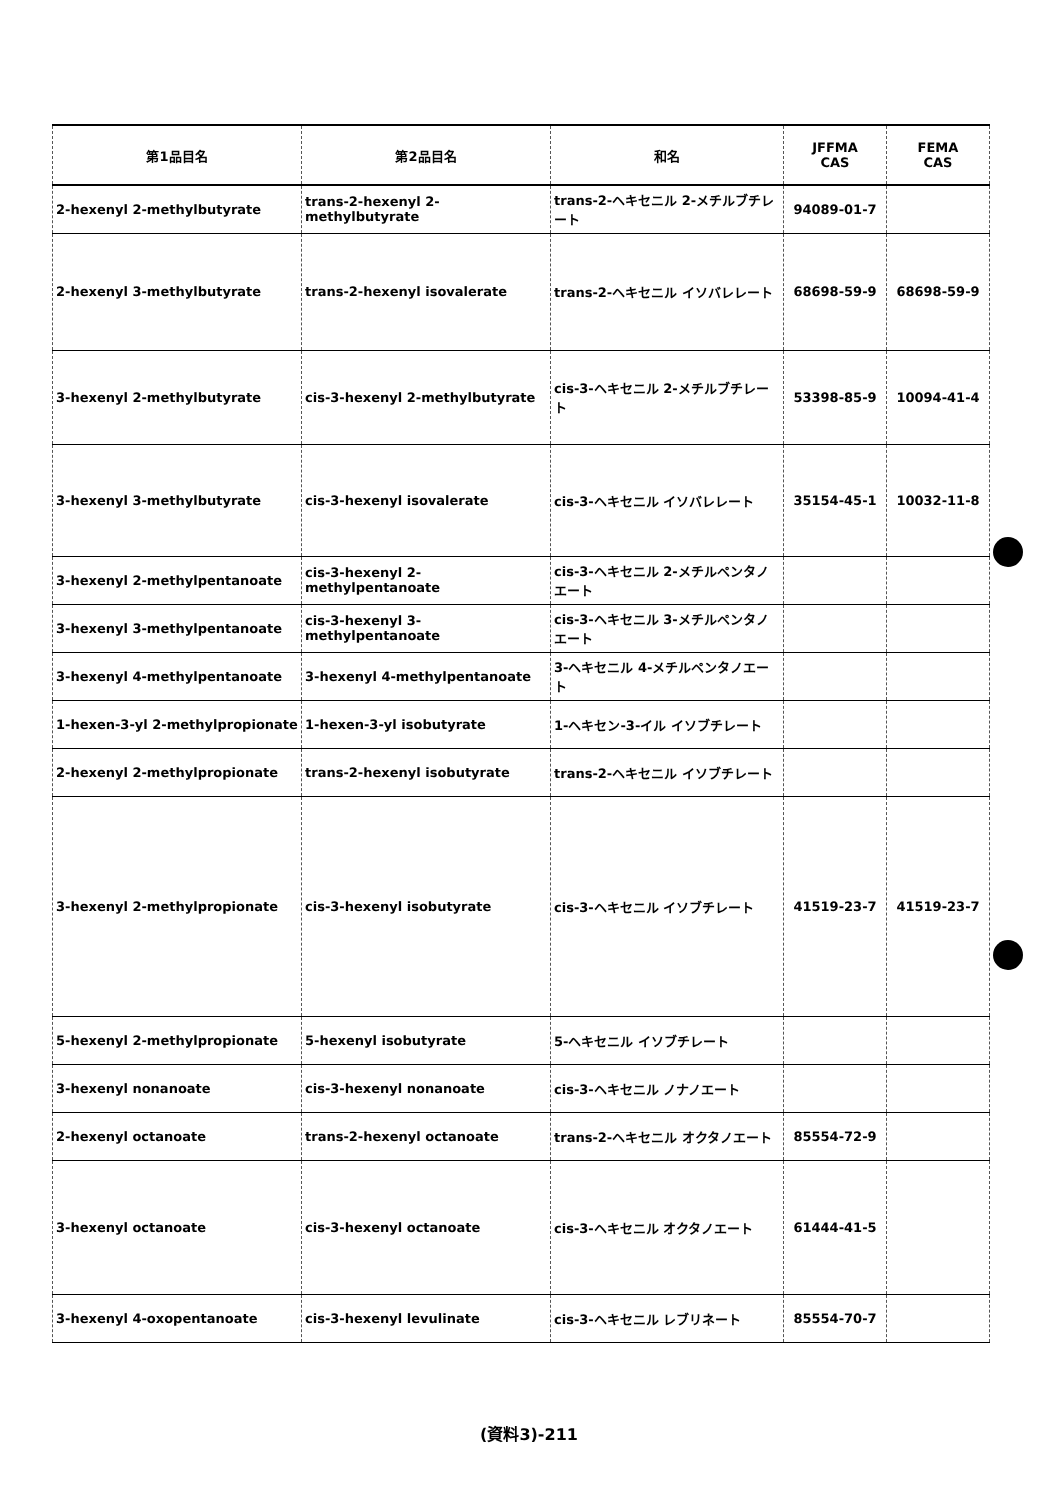| 第1品目名 | 第2品目名 | 和名 | JFFMA CAS | FEMA CAS |
| --- | --- | --- | --- | --- |
| 2-hexenyl 2-methylbutyrate | trans-2-hexenyl 2-methylbutyrate | trans-2-ヘキセニル 2-メチルブチレート | 94089-01-7 | |
| 2-hexenyl 3-methylbutyrate | trans-2-hexenyl isovalerate | trans-2-ヘキセニル イソバレレート | 68698-59-9 | 68698-59-9 |
| 3-hexenyl 2-methylbutyrate | cis-3-hexenyl 2-methylbutyrate | cis-3-ヘキセニル 2-メチルブチレート | 53398-85-9 | 10094-41-4 |
| 3-hexenyl 3-methylbutyrate | cis-3-hexenyl isovalerate | cis-3-ヘキセニル イソバレレート | 35154-45-1 | 10032-11-8 |
| 3-hexenyl 2-methylpentanoate | cis-3-hexenyl 2-methylpentanoate | cis-3-ヘキセニル 2-メチルペンタノエート | | |
| 3-hexenyl 3-methylpentanoate | cis-3-hexenyl 3-methylpentanoate | cis-3-ヘキセニル 3-メチルペンタノエート | | |
| 3-hexenyl 4-methylpentanoate | 3-hexenyl 4-methylpentanoate | 3-ヘキセニル 4-メチルペンタノエート | | |
| 1-hexen-3-yl 2-methylpropionate | 1-hexen-3-yl isobutyrate | 1-ヘキセン-3-イル イソブチレート | | |
| 2-hexenyl 2-methylpropionate | trans-2-hexenyl isobutyrate | trans-2-ヘキセニル イソブチレート | | |
| 3-hexenyl 2-methylpropionate | cis-3-hexenyl isobutyrate | cis-3-ヘキセニル イソブチレート | 41519-23-7 | 41519-23-7 |
| 5-hexenyl 2-methylpropionate | 5-hexenyl isobutyrate | 5-ヘキセニル イソブチレート | | |
| 3-hexenyl nonanoate | cis-3-hexenyl nonanoate | cis-3-ヘキセニル ノナノエート | | |
| 2-hexenyl octanoate | trans-2-hexenyl octanoate | trans-2-ヘキセニル オクタノエート | 85554-72-9 | |
| 3-hexenyl octanoate | cis-3-hexenyl octanoate | cis-3-ヘキセニル オクタノエート | 61444-41-5 | |
| 3-hexenyl 4-oxopentanoate | cis-3-hexenyl levulinate | cis-3-ヘキセニル レブリネート | 85554-70-7 | |
(資料3)-211